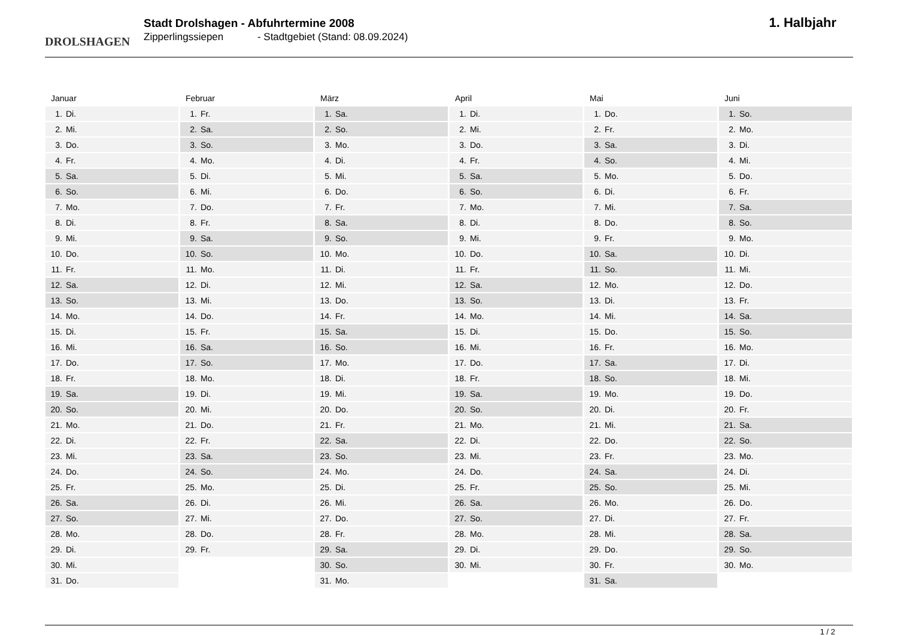DROLSHAGEN
Stadt Drolshagen - Abfuhrtermine 2008
Zipperlingssiepen - Stadtgebiet (Stand: 08.09.2024)
1. Halbjahr
Januar
| 1. | Di. |
| 2. | Mi. |
| 3. | Do. |
| 4. | Fr. |
| 5. | Sa. |
| 6. | So. |
| 7. | Mo. |
| 8. | Di. |
| 9. | Mi. |
| 10. | Do. |
| 11. | Fr. |
| 12. | Sa. |
| 13. | So. |
| 14. | Mo. |
| 15. | Di. |
| 16. | Mi. |
| 17. | Do. |
| 18. | Fr. |
| 19. | Sa. |
| 20. | So. |
| 21. | Mo. |
| 22. | Di. |
| 23. | Mi. |
| 24. | Do. |
| 25. | Fr. |
| 26. | Sa. |
| 27. | So. |
| 28. | Mo. |
| 29. | Di. |
| 30. | Mi. |
| 31. | Do. |
Februar
| 1. | Fr. |
| 2. | Sa. |
| 3. | So. |
| 4. | Mo. |
| 5. | Di. |
| 6. | Mi. |
| 7. | Do. |
| 8. | Fr. |
| 9. | Sa. |
| 10. | So. |
| 11. | Mo. |
| 12. | Di. |
| 13. | Mi. |
| 14. | Do. |
| 15. | Fr. |
| 16. | Sa. |
| 17. | So. |
| 18. | Mo. |
| 19. | Di. |
| 20. | Mi. |
| 21. | Do. |
| 22. | Fr. |
| 23. | Sa. |
| 24. | So. |
| 25. | Mo. |
| 26. | Di. |
| 27. | Mi. |
| 28. | Do. |
| 29. | Fr. |
März
| 1. | Sa. |
| 2. | So. |
| 3. | Mo. |
| 4. | Di. |
| 5. | Mi. |
| 6. | Do. |
| 7. | Fr. |
| 8. | Sa. |
| 9. | So. |
| 10. | Mo. |
| 11. | Di. |
| 12. | Mi. |
| 13. | Do. |
| 14. | Fr. |
| 15. | Sa. |
| 16. | So. |
| 17. | Mo. |
| 18. | Di. |
| 19. | Mi. |
| 20. | Do. |
| 21. | Fr. |
| 22. | Sa. |
| 23. | So. |
| 24. | Mo. |
| 25. | Di. |
| 26. | Mi. |
| 27. | Do. |
| 28. | Fr. |
| 29. | Sa. |
| 30. | So. |
| 31. | Mo. |
April
| 1. | Di. |
| 2. | Mi. |
| 3. | Do. |
| 4. | Fr. |
| 5. | Sa. |
| 6. | So. |
| 7. | Mo. |
| 8. | Di. |
| 9. | Mi. |
| 10. | Do. |
| 11. | Fr. |
| 12. | Sa. |
| 13. | So. |
| 14. | Mo. |
| 15. | Di. |
| 16. | Mi. |
| 17. | Do. |
| 18. | Fr. |
| 19. | Sa. |
| 20. | So. |
| 21. | Mo. |
| 22. | Di. |
| 23. | Mi. |
| 24. | Do. |
| 25. | Fr. |
| 26. | Sa. |
| 27. | So. |
| 28. | Mo. |
| 29. | Di. |
| 30. | Mi. |
Mai
| 1. | Do. |
| 2. | Fr. |
| 3. | Sa. |
| 4. | So. |
| 5. | Mo. |
| 6. | Di. |
| 7. | Mi. |
| 8. | Do. |
| 9. | Fr. |
| 10. | Sa. |
| 11. | So. |
| 12. | Mo. |
| 13. | Di. |
| 14. | Mi. |
| 15. | Do. |
| 16. | Fr. |
| 17. | Sa. |
| 18. | So. |
| 19. | Mo. |
| 20. | Di. |
| 21. | Mi. |
| 22. | Do. |
| 23. | Fr. |
| 24. | Sa. |
| 25. | So. |
| 26. | Mo. |
| 27. | Di. |
| 28. | Mi. |
| 29. | Do. |
| 30. | Fr. |
| 31. | Sa. |
Juni
| 1. | So. |
| 2. | Mo. |
| 3. | Di. |
| 4. | Mi. |
| 5. | Do. |
| 6. | Fr. |
| 7. | Sa. |
| 8. | So. |
| 9. | Mo. |
| 10. | Di. |
| 11. | Mi. |
| 12. | Do. |
| 13. | Fr. |
| 14. | Sa. |
| 15. | So. |
| 16. | Mo. |
| 17. | Di. |
| 18. | Mi. |
| 19. | Do. |
| 20. | Fr. |
| 21. | Sa. |
| 22. | So. |
| 23. | Mo. |
| 24. | Di. |
| 25. | Mi. |
| 26. | Do. |
| 27. | Fr. |
| 28. | Sa. |
| 29. | So. |
| 30. | Mo. |
1 / 2